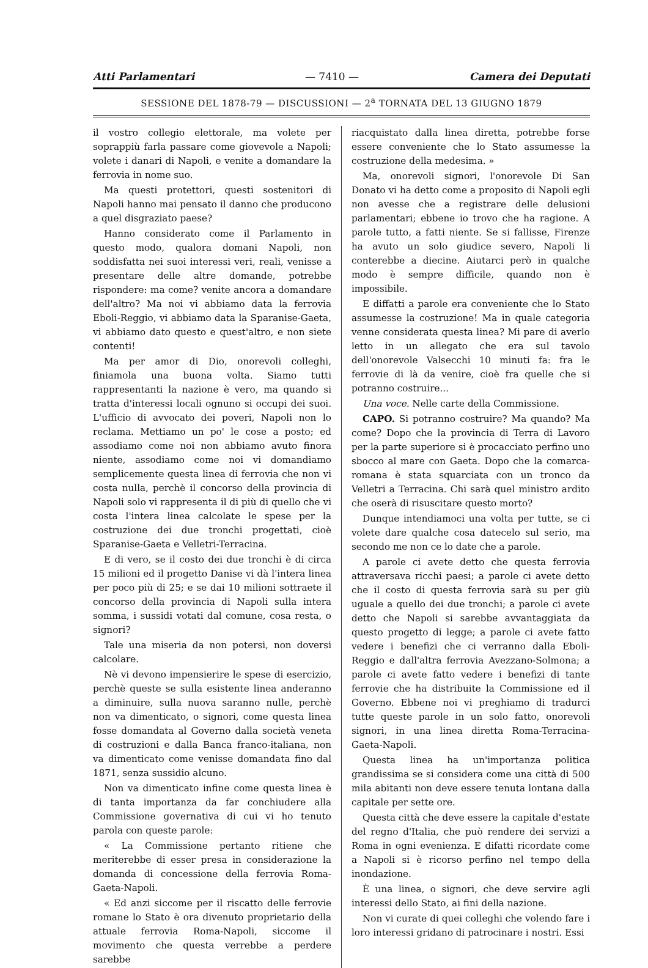Atti Parlamentari — 7410 — Camera dei Deputati
SESSIONE DEL 1878-79 — DISCUSSIONI — 2<sup>a</sup> TORNATA DEL 13 GIUGNO 1879
il vostro collegio elettorale, ma volete per soprappiù farla passare come giovevole a Napoli; volete i danari di Napoli, e venite a domandare la ferrovia in nome suo.
Ma questi protettori, questi sostenitori di Napoli hanno mai pensato il danno che producono a quel disgraziato paese?
Hanno considerato come il Parlamento in questo modo, qualora domani Napoli, non soddisfatta nei suoi interessi veri, reali, venisse a presentare delle altre domande, potrebbe rispondere: ma come? venite ancora a domandare dell'altro? Ma noi vi abbiamo data la ferrovia Eboli-Reggio, vi abbiamo data la Sparanise-Gaeta, vi abbiamo dato questo e quest'altro, e non siete contenti!
Ma per amor di Dio, onorevoli colleghi, finiamola una buona volta. Siamo tutti rappresentanti la nazione è vero, ma quando si tratta d'interessi locali ognuno si occupi dei suoi. L'ufficio di avvocato dei poveri, Napoli non lo reclama. Mettiamo un po' le cose a posto; ed assodiamo come noi non abbiamo avuto finora niente, assodiamo come noi vi domandiamo semplicemente questa linea di ferrovia che non vi costa nulla, perchè il concorso della provincia di Napoli solo vi rappresenta il di più di quello che vi costa l'intera linea calcolate le spese per la costruzione dei due tronchi progettati, cioè Sparanise-Gaeta e Velletri-Terracina.
E di vero, se il costo dei due tronchi è di circa 15 milioni ed il progetto Danise vi dà l'intera linea per poco più di 25; e se dai 10 milioni sottraete il concorso della provincia di Napoli sulla intera somma, i sussidi votati dal comune, cosa resta, o signori?
Tale una miseria da non potersi, non doversi calcolare.
Nè vi devono impensierire le spese di esercizio, perchè queste se sulla esistente linea anderanno a diminuire, sulla nuova saranno nulle, perchè non va dimenticato, o signori, come questa linea fosse domandata al Governo dalla società veneta di costruzioni e dalla Banca franco-italiana, non va dimenticato come venisse domandata fino dal 1871, senza sussidio alcuno.
Non va dimenticato infine come questa linea è di tanta importanza da far conchiudere alla Commissione governativa di cui vi ho tenuto parola con queste parole:
« La Commissione pertanto ritiene che meriterebbe di esser presa in considerazione la domanda di concessione della ferrovia Roma-Gaeta-Napoli.
« Ed anzi siccome per il riscatto delle ferrovie romane lo Stato è ora divenuto proprietario della attuale ferrovia Roma-Napoli, siccome il movimento che questa verrebbe a perdere sarebbe
riacquistato dalla linea diretta, potrebbe forse essere conveniente che lo Stato assumesse la costruzione della medesima. »
Ma, onorevoli signori, l'onorevole Di San Donato vi ha detto come a proposito di Napoli egli non avesse che a registrare delle delusioni parlamentari; ebbene io trovo che ha ragione. A parole tutto, a fatti niente. Se si fallisse, Firenze ha avuto un solo giudice severo, Napoli li conterebbe a diecine. Aiutarci però in qualche modo è sempre difficile, quando non è impossibile.
E diffatti a parole era conveniente che lo Stato assumesse la costruzione! Ma in quale categoria venne considerata questa linea? Mi pare di averlo letto in un allegato che era sul tavolo dell'onorevole Valsecchi 10 minuti fa: fra le ferrovie di là da venire, cioè fra quelle che si potranno costruire...
Una voce. Nelle carte della Commissione.
CAPO. Si potranno costruire? Ma quando? Ma come? Dopo che la provincia di Terra di Lavoro per la parte superiore si è procacciato perfino uno sbocco al mare con Gaeta. Dopo che la comarca-romana è stata squarciata con un tronco da Velletri a Terracina. Chi sarà quel ministro ardito che oserà di risuscitare questo morto?
Dunque intendiamoci una volta per tutte, se ci volete dare qualche cosa datecelo sul serio, ma secondo me non ce lo date che a parole.
A parole ci avete detto che questa ferrovia attraversava ricchi paesi; a parole ci avete detto che il costo di questa ferrovia sarà su per giù uguale a quello dei due tronchi; a parole ci avete detto che Napoli si sarebbe avvantaggiata da questo progetto di legge; a parole ci avete fatto vedere i benefizi che ci verranno dalla Eboli-Reggio e dall'altra ferrovia Avezzano-Solmona; a parole ci avete fatto vedere i benefizi di tante ferrovie che ha distribuite la Commissione ed il Governo. Ebbene noi vi preghiamo di tradurci tutte queste parole in un solo fatto, onorevoli signori, in una linea diretta Roma-Terracina-Gaeta-Napoli.
Questa linea ha un'importanza politica grandissima se si considera come una città di 500 mila abitanti non deve essere tenuta lontana dalla capitale per sette ore.
Questa città che deve essere la capitale d'estate del regno d'Italia, che può rendere dei servizi a Roma in ogni evenienza. E difatti ricordate come a Napoli si è ricorso perfino nel tempo della inondazione.
È una linea, o signori, che deve servire agli interessi dello Stato, ai fini della nazione.
Non vi curate di quei colleghi che volendo fare i loro interessi gridano di patrocinare i nostri. Essi